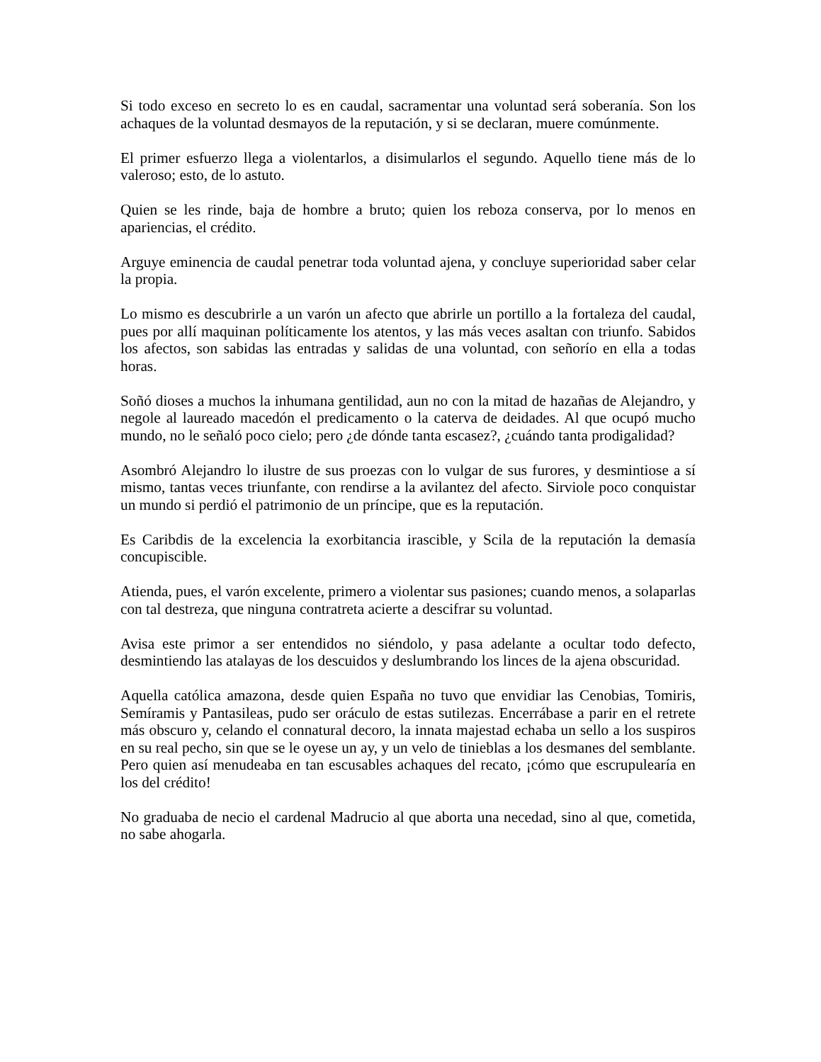Si todo exceso en secreto lo es en caudal, sacramentar una voluntad será soberanía. Son los achaques de la voluntad desmayos de la reputación, y si se declaran, muere comúnmente.
El primer esfuerzo llega a violentarlos, a disimularlos el segundo. Aquello tiene más de lo valeroso; esto, de lo astuto.
Quien se les rinde, baja de hombre a bruto; quien los reboza conserva, por lo menos en apariencias, el crédito.
Arguye eminencia de caudal penetrar toda voluntad ajena, y concluye superioridad saber celar la propia.
Lo mismo es descubrirle a un varón un afecto que abrirle un portillo a la fortaleza del caudal, pues por allí maquinan políticamente los atentos, y las más veces asaltan con triunfo. Sabidos los afectos, son sabidas las entradas y salidas de una voluntad, con señorío en ella a todas horas.
Soñó dioses a muchos la inhumana gentilidad, aun no con la mitad de hazañas de Alejandro, y negole al laureado macedón el predicamento o la caterva de deidades. Al que ocupó mucho mundo, no le señaló poco cielo; pero ¿de dónde tanta escasez?, ¿cuándo tanta prodigalidad?
Asombró Alejandro lo ilustre de sus proezas con lo vulgar de sus furores, y desmintiose a sí mismo, tantas veces triunfante, con rendirse a la avilantez del afecto. Sirviole poco conquistar un mundo si perdió el patrimonio de un príncipe, que es la reputación.
Es Caribdis de la excelencia la exorbitancia irascible, y Scila de la reputación la demasía concupiscible.
Atienda, pues, el varón excelente, primero a violentar sus pasiones; cuando menos, a solaparlas con tal destreza, que ninguna contratreta acierte a descifrar su voluntad.
Avisa este primor a ser entendidos no siéndolo, y pasa adelante a ocultar todo defecto, desmintiendo las atalayas de los descuidos y deslumbrando los linces de la ajena obscuridad.
Aquella católica amazona, desde quien España no tuvo que envidiar las Cenobias, Tomiris, Semíramis y Pantasileas, pudo ser oráculo de estas sutilezas. Encerrábase a parir en el retrete más obscuro y, celando el connatural decoro, la innata majestad echaba un sello a los suspiros en su real pecho, sin que se le oyese un ay, y un velo de tinieblas a los desmanes del semblante. Pero quien así menudeaba en tan escusables achaques del recato, ¡cómo que escrupulearía en los del crédito!
No graduaba de necio el cardenal Madrucio al que aborta una necedad, sino al que, cometida, no sabe ahogarla.